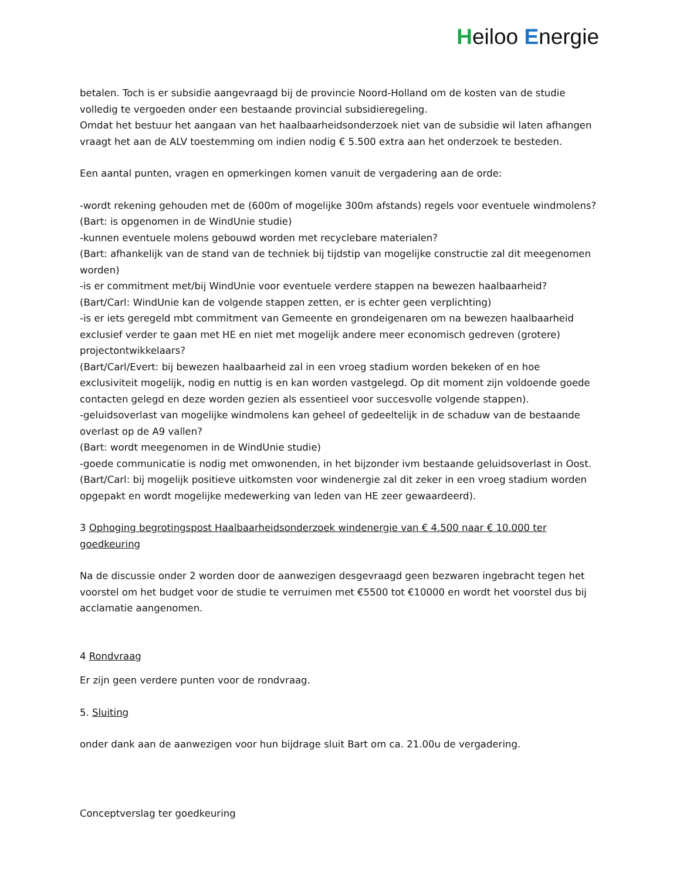Heiloo Energie
betalen. Toch is er subsidie aangevraagd bij de provincie Noord-Holland om de kosten van de studie volledig te vergoeden onder een bestaande provincial subsidieregeling.
Omdat het bestuur het aangaan van het haalbaarheidsonderzoek niet van de subsidie wil laten afhangen vraagt het aan de ALV toestemming om indien nodig € 5.500 extra aan het onderzoek te besteden.
Een aantal punten, vragen en opmerkingen komen vanuit de vergadering aan de orde:
-wordt rekening gehouden met de (600m of mogelijke 300m afstands) regels voor eventuele windmolens?
(Bart: is opgenomen in de WindUnie studie)
-kunnen eventuele molens gebouwd worden met recyclebare materialen?
(Bart: afhankelijk van de stand van de techniek bij tijdstip van mogelijke constructie zal dit meegenomen worden)
-is er commitment met/bij WindUnie voor eventuele verdere stappen na bewezen haalbaarheid?
(Bart/Carl: WindUnie kan de volgende stappen zetten, er is echter geen verplichting)
-is er iets geregeld mbt commitment van Gemeente en grondeigenaren om na bewezen haalbaarheid exclusief verder te gaan met HE en niet met mogelijk andere meer economisch gedreven (grotere) projectontwikkelaars?
(Bart/Carl/Evert: bij bewezen haalbaarheid zal in een vroeg stadium worden bekeken of en hoe exclusiviteit mogelijk, nodig en nuttig is en kan worden vastgelegd. Op dit moment zijn voldoende goede contacten gelegd en deze worden gezien als essentieel voor succesvolle volgende stappen).
-geluidsoverlast van mogelijke windmolens kan geheel of gedeeltelijk in de schaduw van de bestaande overlast op de A9 vallen?
(Bart: wordt meegenomen in de WindUnie studie)
-goede communicatie is nodig met omwonenden, in het bijzonder ivm bestaande geluidsoverlast in Oost.
(Bart/Carl: bij mogelijk positieve uitkomsten voor windenergie zal dit zeker in een vroeg stadium worden opgepakt en wordt mogelijke medewerking van leden van HE zeer gewaardeerd).
3 Ophoging begrotingspost Haalbaarheidsonderzoek windenergie van € 4.500 naar € 10.000 ter goedkeuring
Na de discussie onder 2 worden door de aanwezigen desgevraagd geen bezwaren ingebracht tegen het voorstel om het budget voor de studie te verruimen met €5500 tot €10000 en wordt het voorstel dus bij acclamatie aangenomen.
4 Rondvraag
Er zijn geen verdere punten voor de rondvraag.
5. Sluiting
onder dank aan de aanwezigen voor hun bijdrage sluit Bart om ca. 21.00u de vergadering.
Conceptverslag ter goedkeuring